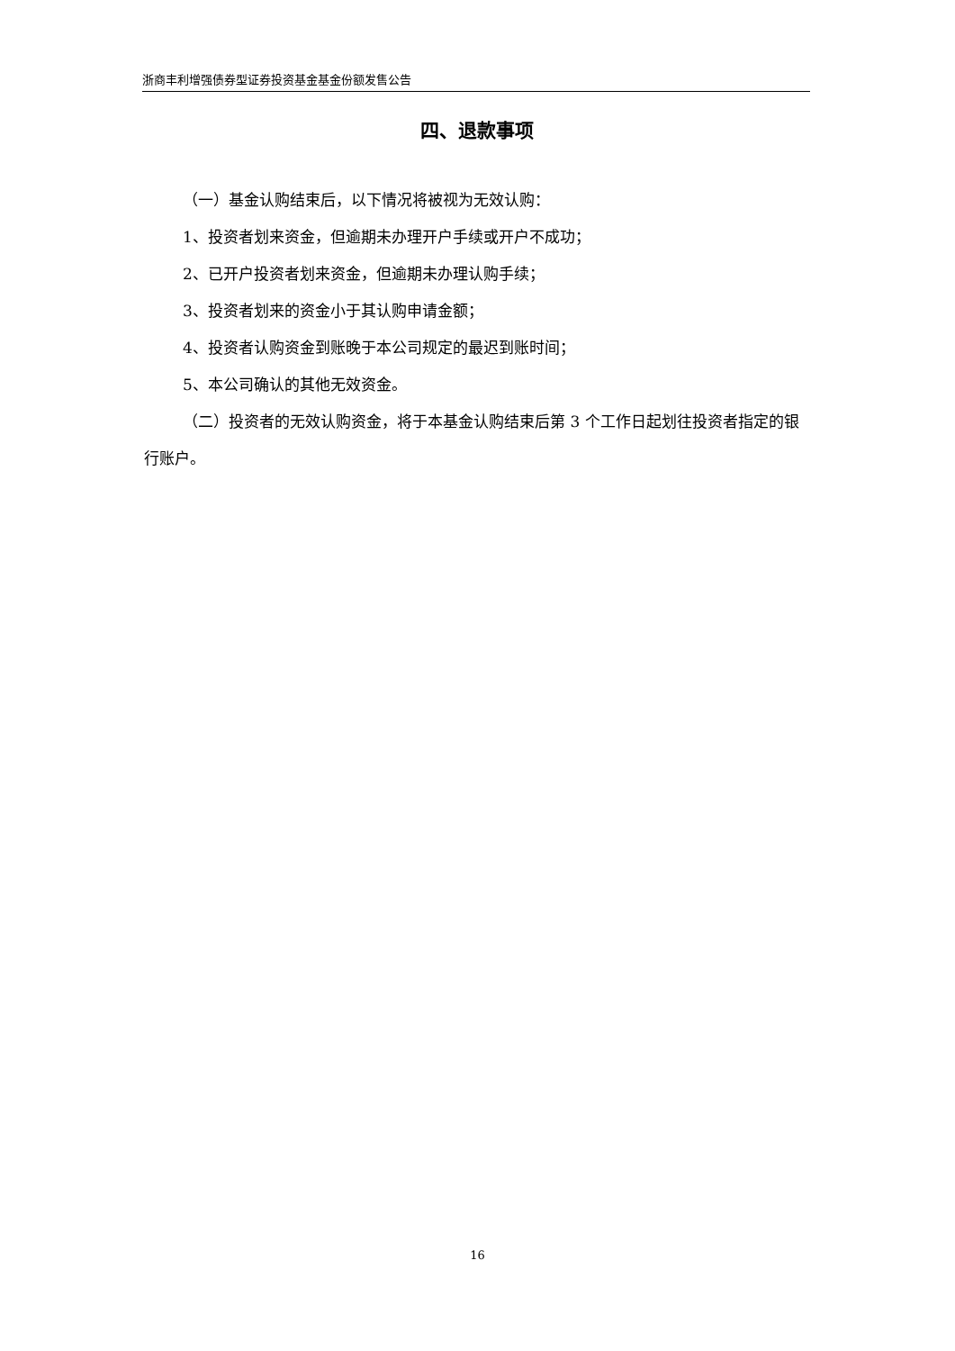浙商丰利增强债券型证券投资基金基金份额发售公告
四、退款事项
（一）基金认购结束后，以下情况将被视为无效认购：
1、投资者划来资金，但逾期未办理开户手续或开户不成功；
2、已开户投资者划来资金，但逾期未办理认购手续；
3、投资者划来的资金小于其认购申请金额；
4、投资者认购资金到账晚于本公司规定的最迟到账时间；
5、本公司确认的其他无效资金。
（二）投资者的无效认购资金，将于本基金认购结束后第 3 个工作日起划往投资者指定的银行账户。
16